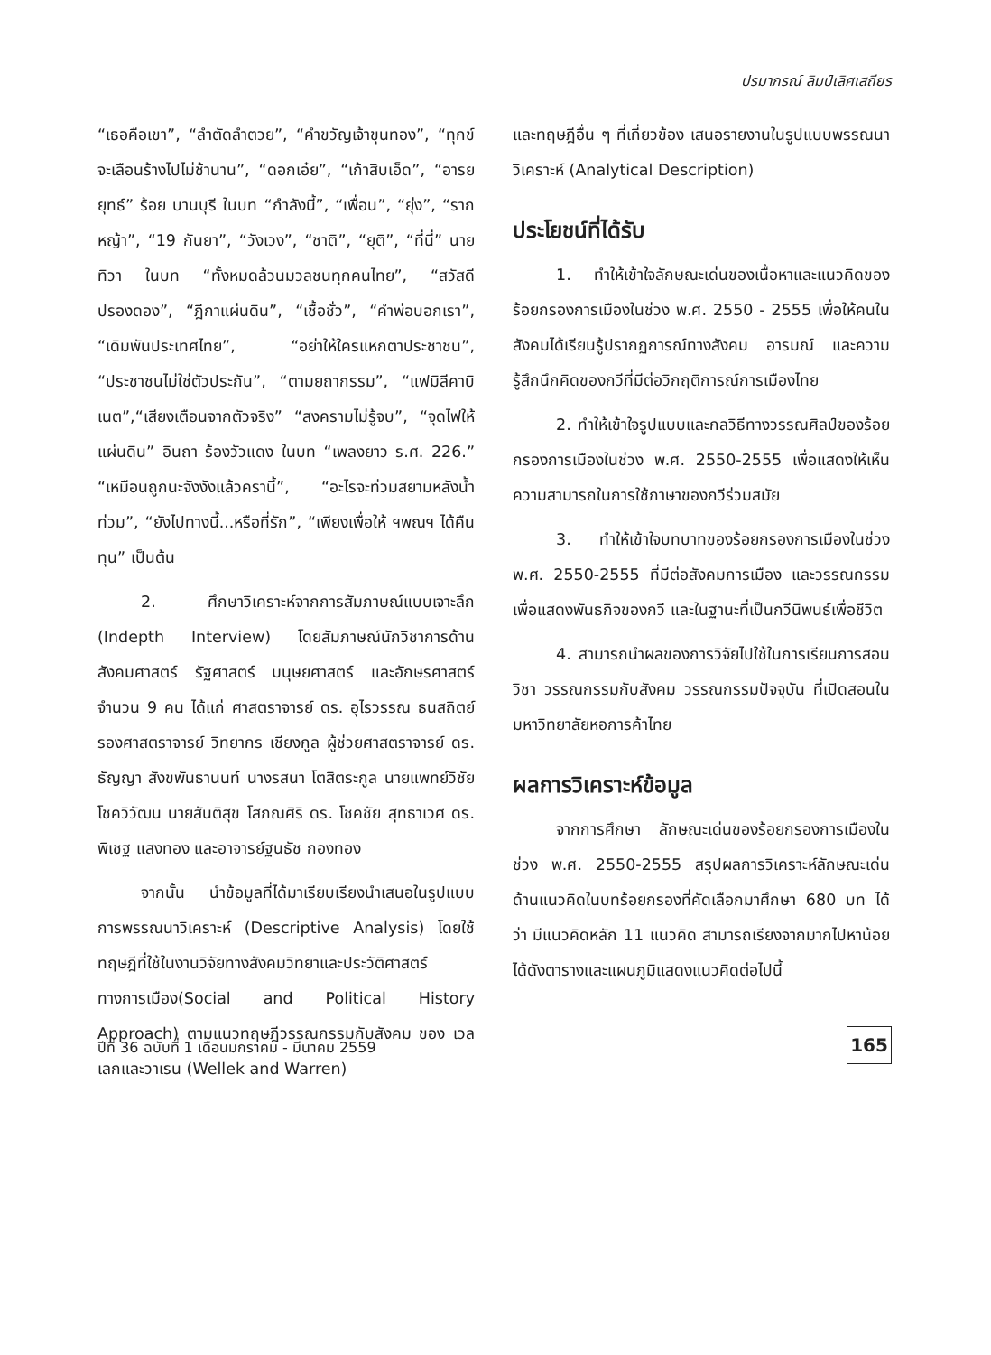ปรมาภรณ์ ลิมป์เลิศเสถียร
“เธอคือเขา”, “ลำตัดลำตวย”, “คำขวัญเจ้าขุนทอง”, “ทุกข์จะเลือนร้างไปไม่ช้านาน”, “ดอกเอ๋ย”, “เก้าสิบเอ็ด”, “อารยยุทธ์” ร้อย บานบุรี ในบท “กำลังนี้”, “เพื่อน”, “ยุ่ง”, “รากหญ้า”, “19 กันยา”, “วังเวง”, “ชาติ”, “ยุติ”, “ที่นี่” นายทิวา ในบท “ทั้งหมดล้วนมวลชนทุกคนไทย”, “สวัสดีปรองดอง”, “ฎีกาแผ่นดิน”, “เชื้อชั่ว”, “คำพ่อบอกเรา”, “เดิมพันประเทศไทย”, “อย่าให้ใครแหกตาประชาชน”, “ประชาชนไม่ใช่ตัวประกัน”, “ตามยถากรรม”, “แฟมิลีคาบิเนต”,“เสียงเตือนจากตัวจริง” “สงครามไม่รู้จบ”, “จุดไฟให้แผ่นดิน” อินถา ร้องวัวแดง ในบท “เพลงยาว ร.ศ. 226.” “เหมือนถูกนะจังงังแล้วครานี้”, “อะไรจะท่วมสยามหลังน้ำท่วม”, “ยังไปทางนี้...หรือที่รัก”, “เพียงเพื่อให้ ฯพณฯ ได้คืนทุน” เป็นต้น
2. ศึกษาวิเคราะห์จากการสัมภาษณ์แบบเจาะลึก (Indepth Interview) โดยสัมภาษณ์นักวิชาการด้านสังคมศาสตร์ รัฐศาสตร์ มนุษยศาสตร์ และอักษรศาสตร์ จำนวน 9 คน ได้แก่ ศาสตราจารย์ ดร. อุไรวรรณ ธนสถิตย์ รองศาสตราจารย์ วิทยากร เชียงกูล ผู้ช่วยศาสตราจารย์ ดร. ธัญญา สังขพันธานนท์ นางรสนา โตสิตระกูล นายแพทย์วิชัย โชควิวัฒน นายสันติสุข โสภณศิริ ดร. โชคชัย สุทธาเวศ ดร. พิเชฐ แสงทอง และอาจารย์ฐนธัช กองทอง
จากนั้น นำข้อมูลที่ได้มาเรียบเรียงนำเสนอในรูปแบบการพรรณนาวิเคราะห์ (Descriptive Analysis) โดยใช้ทฤษฎีที่ใช้ในงานวิจัยทางสังคมวิทยาและประวัติศาสตร์ทางการเมือง(Social and Political History Approach) ตามแนวทฤษฎีวรรณกรรมกับสังคม ของ เวลเลกและวาเรน (Wellek and Warren)
และทฤษฎีอื่น ๆ ที่เกี่ยวข้อง เสนอรายงานในรูปแบบพรรณนาวิเคราะห์ (Analytical Description)
ประโยชน์ที่ได้รับ
1. ทำให้เข้าใจลักษณะเด่นของเนื้อหาและแนวคิดของร้อยกรองการเมืองในช่วง พ.ศ. 2550 - 2555 เพื่อให้คนในสังคมได้เรียนรู้ปรากฏการณ์ทางสังคม อารมณ์ และความรู้สึกนึกคิดของกวีที่มีต่อวิกฤติการณ์การเมืองไทย
2. ทำให้เข้าใจรูปแบบและกลวิธีทางวรรณศิลป์ของร้อยกรองการเมืองในช่วง พ.ศ. 2550-2555 เพื่อแสดงให้เห็นความสามารถในการใช้ภาษาของกวีร่วมสมัย
3. ทำให้เข้าใจบทบาทของร้อยกรองการเมืองในช่วง พ.ศ. 2550-2555 ที่มีต่อสังคมการเมือง และวรรณกรรม เพื่อแสดงพันธกิจของกวี และในฐานะที่เป็นกวีนิพนธ์เพื่อชีวิต
4. สามารถนำผลของการวิจัยไปใช้ในการเรียนการสอนวิชา วรรณกรรมกับสังคม วรรณกรรมปัจจุบัน ที่เปิดสอนในมหาวิทยาลัยหอการค้าไทย
ผลการวิเคราะห์ข้อมูล
จากการศึกษา ลักษณะเด่นของร้อยกรองการเมืองในช่วง พ.ศ. 2550-2555 สรุปผลการวิเคราะห์ลักษณะเด่นด้านแนวคิดในบทร้อยกรองที่คัดเลือกมาศึกษา 680 บท ได้ว่า มีแนวคิดหลัก 11 แนวคิด สามารถเรียงจากมากไปหาน้อย ได้ดังตารางและแผนภูมิแสดงแนวคิดต่อไปนี้
ปีที่ 36 ฉบับที่ 1 เดือนมกราคม - มีนาคม 2559
165